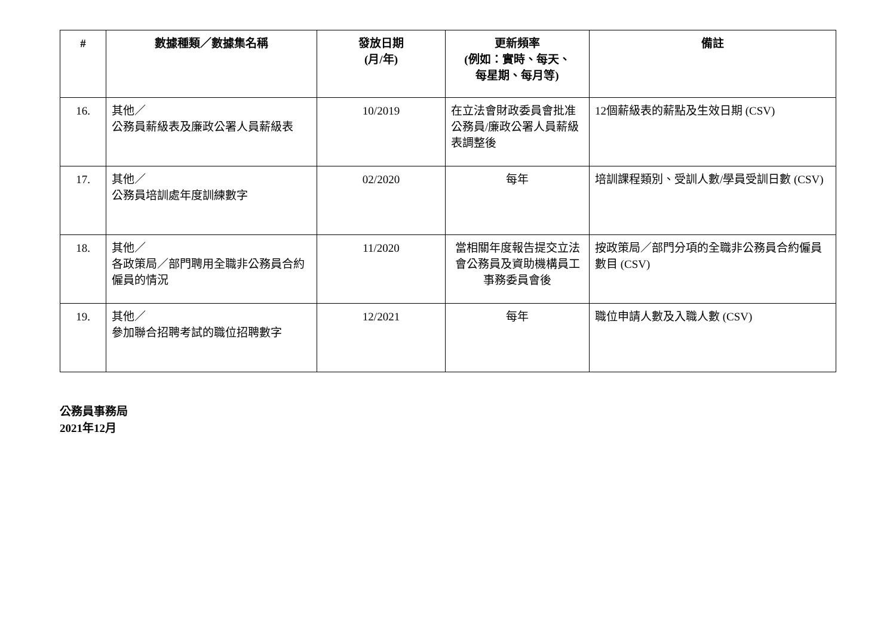| # | 數據種類／數據集名稱 | 發放日期 (月/年) | 更新頻率 (例如：實時、每天、 每星期、每月等) | 備註 |
| --- | --- | --- | --- | --- |
| 16. | 其他／ 公務員薪級表及廉政公署人員薪級表 | 10/2019 | 在立法會財政委員會批准公務員/廉政公署人員薪級表調整後 | 12個薪級表的薪點及生效日期 (CSV) |
| 17. | 其他／ 公務員培訓處年度訓練數字 | 02/2020 | 每年 | 培訓課程類別、受訓人數/學員受訓日數 (CSV) |
| 18. | 其他／ 各政策局／部門聘用全職非公務員合約僱員的情況 | 11/2020 | 當相關年度報告提交立法會公務員及資助機構員工事務委員會後 | 按政策局／部門分項的全職非公務員合約僱員數目 (CSV) |
| 19. | 其他／ 參加聯合招聘考試的職位招聘數字 | 12/2021 | 每年 | 職位申請人數及入職人數 (CSV) |
公務員事務局
2021年12月